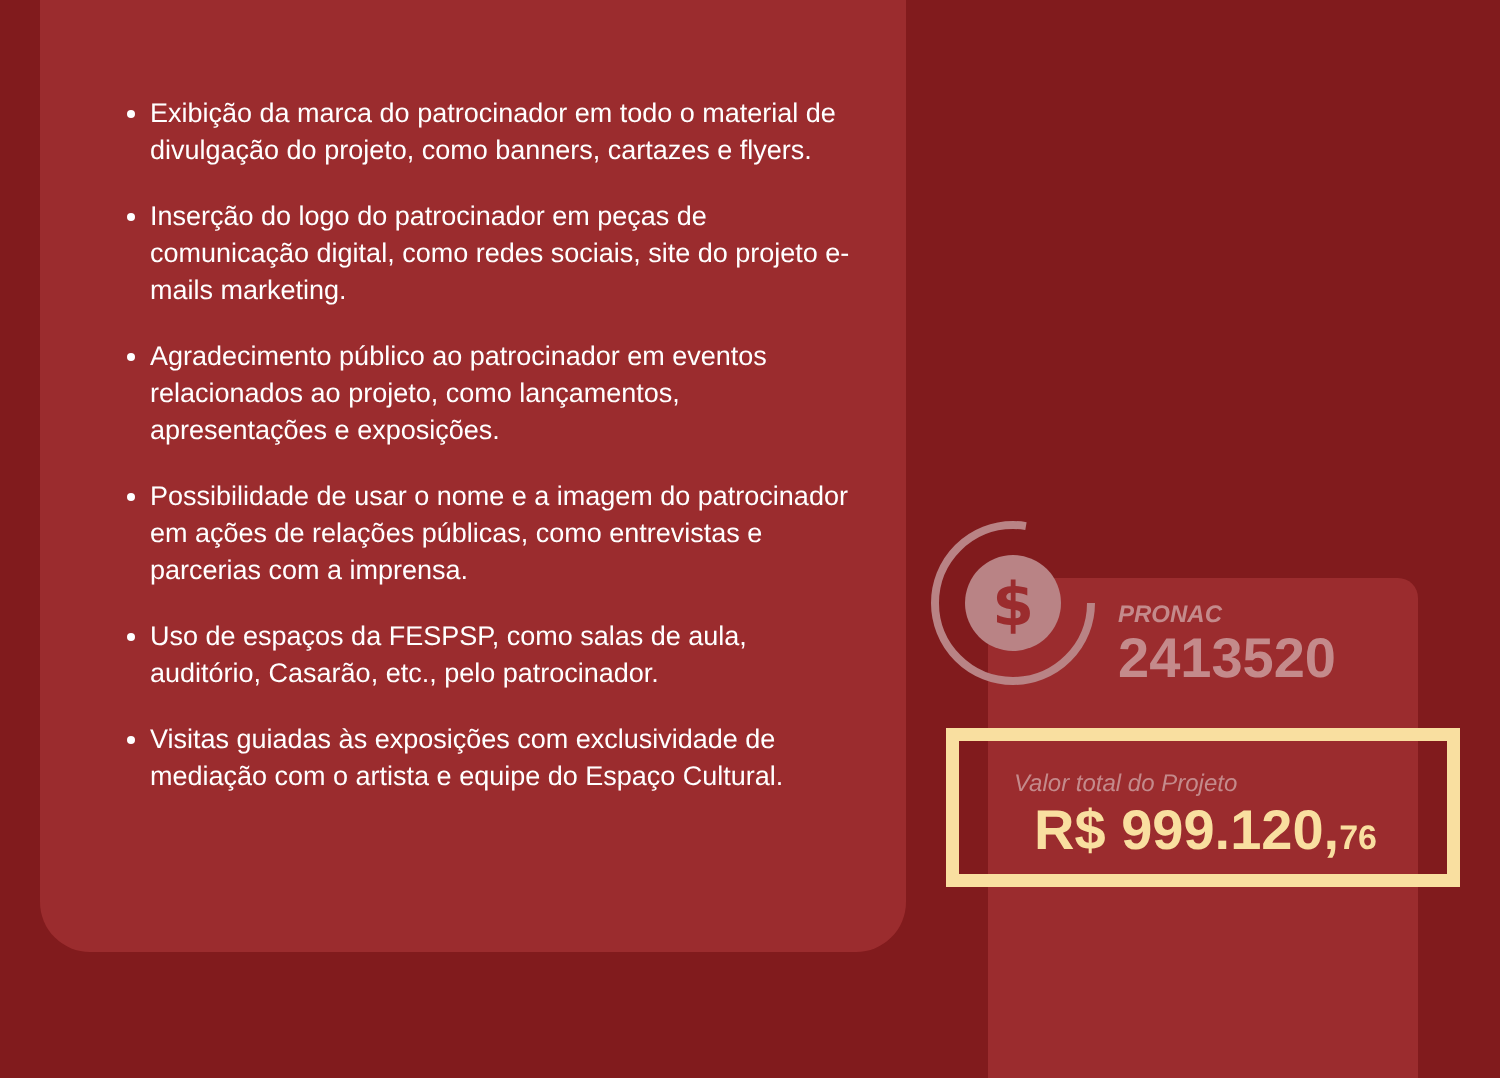Exibição da marca do patrocinador em todo o material de divulgação do projeto, como banners, cartazes e flyers.
Inserção do logo do patrocinador em peças de comunicação digital, como redes sociais, site do projeto e-mails marketing.
Agradecimento público ao patrocinador em eventos relacionados ao projeto, como lançamentos, apresentações e exposições.
Possibilidade de usar o nome e a imagem do patrocinador em ações de relações públicas, como entrevistas e parcerias com a imprensa.
Uso de espaços da FESPSP, como salas de aula, auditório, Casarão, etc., pelo patrocinador.
Visitas guiadas às exposições com exclusividade de mediação com o artista e equipe do Espaço Cultural.
$
PRONAC
2413520
Valor total do Projeto
R$ 999.120,76